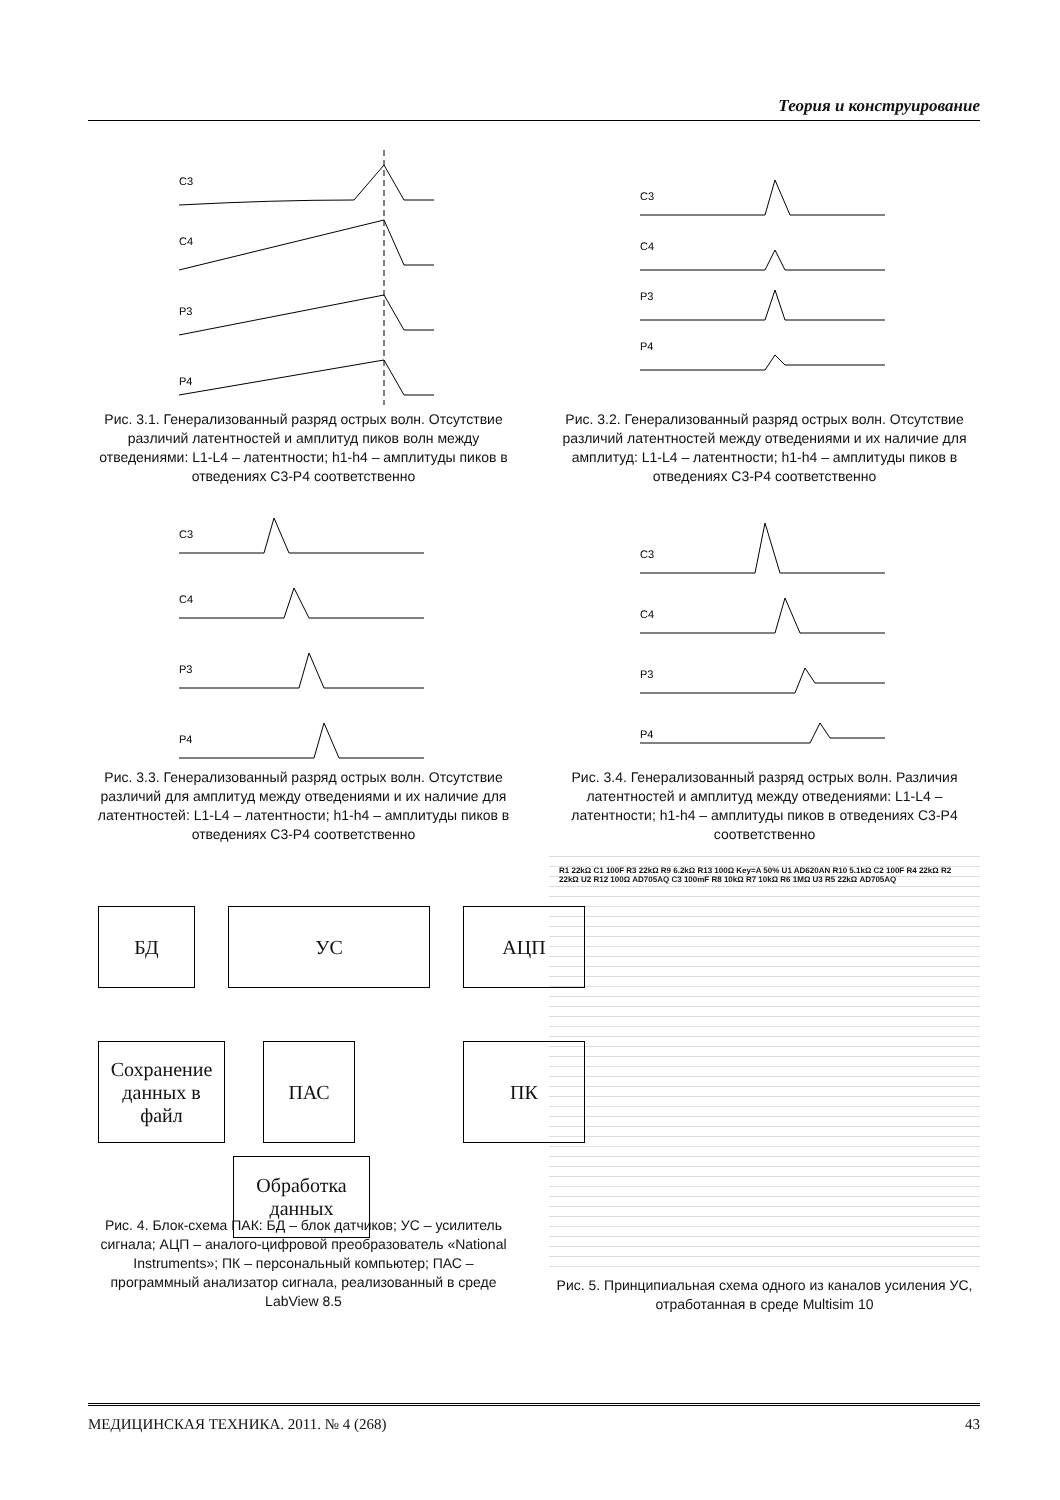Теория и конструирование
C3
C4
P3
P4
Рис. 3.1. Генерализованный разряд острых волн. Отсутствие различий латентностей и амплитуд пиков волн между отведениями: L1-L4 – латентности; h1-h4 – амплитуды пиков в отведениях C3-P4 соответственно
C3
C4
P3
P4
Рис. 3.2. Генерализованный разряд острых волн. Отсутствие различий латентностей между отведениями и их наличие для амплитуд: L1-L4 – латентности; h1-h4 – амплитуды пиков в отведениях C3-P4 соответственно
C3
C4
P3
P4
Рис. 3.3. Генерализованный разряд острых волн. Отсутствие различий для амплитуд между отведениями и их наличие для латентностей: L1-L4 – латентности; h1-h4 – амплитуды пиков в отведениях C3-P4 соответственно
C3
C4
P3
P4
Рис. 3.4. Генерализованный разряд острых волн. Различия латентностей и амплитуд между отведениями: L1-L4 – латентности; h1-h4 – амплитуды пиков в отведениях C3-P4 соответственно
БД УС АЦП
Сохранение данных в файл
ПАС ПК
Обработка данных
Рис. 4. Блок-схема ПАК: БД – блок датчиков; УС – усилитель сигнала; АЦП – аналого-цифровой преобразователь «National Instruments»; ПК – персональный компьютер; ПАС – программный анализатор сигнала, реализованный в среде LabView 8.5
R1 22kΩ C1 100F R3 22kΩ R9 6.2kΩ R13 100Ω Key=A 50% U1 AD620AN R10 5.1kΩ C2 100F R4 22kΩ R2 22kΩ U2 R12 100Ω AD705AQ C3 100mF R8 10kΩ R7 10kΩ R6 1MΩ U3 R5 22kΩ AD705AQ
Рис. 5. Принципиальная схема одного из каналов усиления УС, отработанная в среде Multisim 10
МЕДИЦИНСКАЯ ТЕХНИКА. 2011. № 4 (268) 43